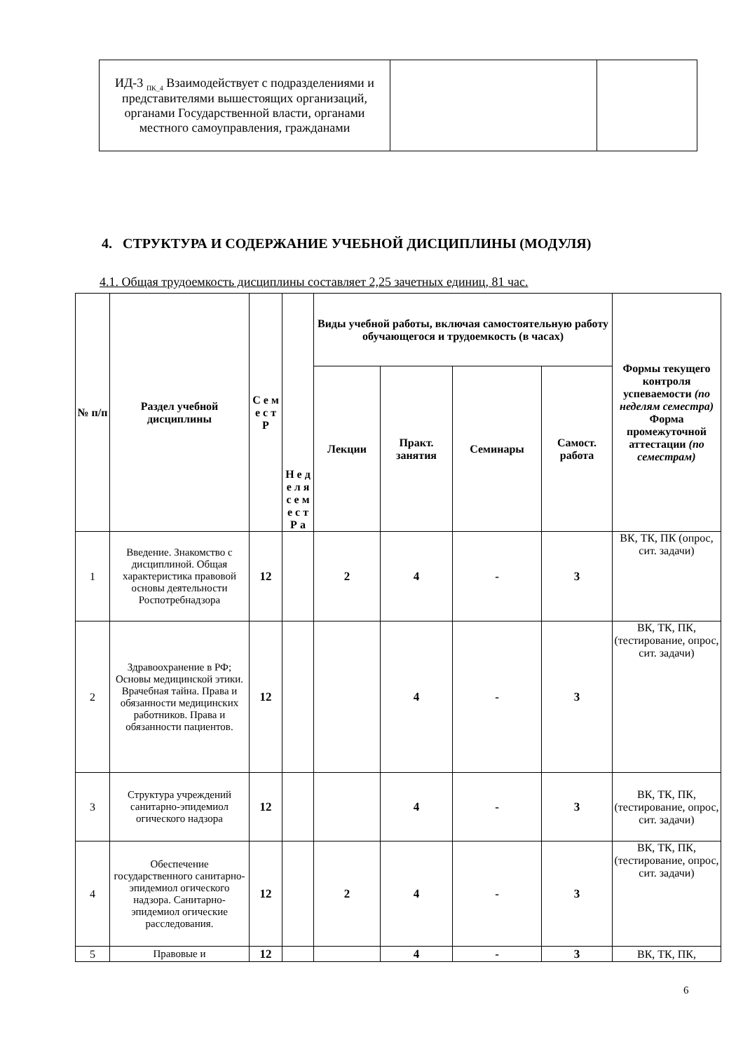| ИД-3 <sub>ПК_4</sub> Взаимодействует с подразделениями и представителями вышестоящих организаций, органами Государственной власти, органами местного самоуправления, гражданами | | |
4. СТРУКТУРА И СОДЕРЖАНИЕ УЧЕБНОЙ ДИСЦИПЛИНЫ (МОДУЛЯ)
4.1. Общая трудоемкость дисциплины составляет 2,25 зачетных единиц, 81 час.
| № п/п | Раздел учебной дисциплины | С е м е с т Р | Н е д е л я с е м е с т Р а | Виды учебной работы, включая самостоятельную работу обучающегося и трудоемкость (в часах) | | | | Формы текущего контроля успеваемости (по неделям семестра) Форма промежуточной аттестации (по семестрам) |
| --- | --- | --- | --- | --- | --- | --- | --- | --- |
| | | | | Лекции | Практ. занятия | Семинары | Самост. работа | |
| 1 | Введение. Знакомство с дисциплиной. Общая характеристика правовой основы деятельности Роспотребнадзора | 12 | | 2 | 4 | - | 3 | ВК, ТК, ПК (опрос, сит. задачи) |
| 2 | Здравоохранение в РФ; Основы медицинской этики. Врачебная тайна. Права и обязанности медицинских работников. Права и обязанности пациентов. | 12 | | | 4 | - | 3 | ВК, ТК, ПК, (тестирование, опрос, сит. задачи) |
| 3 | Структура учреждений санитарно-эпидемиол огического надзора | 12 | | | 4 | - | 3 | ВК, ТК, ПК, (тестирование, опрос, сит. задачи) |
| 4 | Обеспечение государственного санитарно-эпидемиол огического надзора. Санитарно-эпидемиол огические расследования. | 12 | | 2 | 4 | - | 3 | ВК, ТК, ПК, (тестирование, опрос, сит. задачи) |
| 5 | Правовые и | 12 | | | 4 | - | 3 | ВК, ТК, ПК, |
6